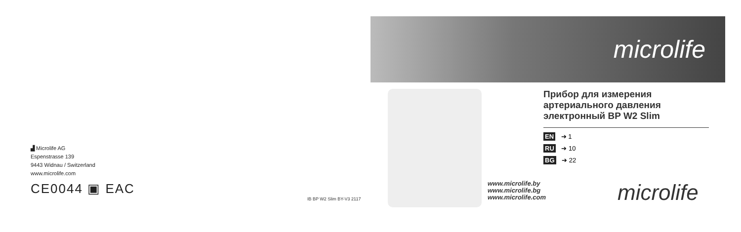▟ Microlife AG
Espenstrasse 139
9443 Widnau / Switzerland
www.microlife.com
CE0044 ▣ EAC
IB BP W2 Slim BY-V3 2117
microlife
Прибор для измерения артериального давления электронный BP W2 Slim
EN ➔ 1
RU ➔ 10
BG ➔ 22
www.microlife.by
www.microlife.bg
www.microlife.com
microlife